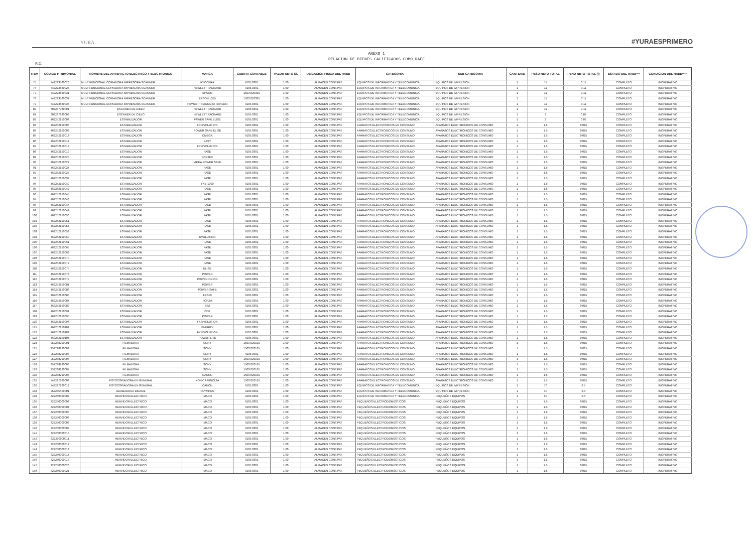YURA
#YURAESPRIMERO
ANEXO 1
RELACION DE BIENES CALIFICADOS COMO RAEE
R.D.
| ITEM | CODIGO PTRIMONIAL | NOMBRE DEL ARTEFACTO ELECTRICO Y ELECTRONICO | MARCA | CUENTA CONTABLE | VALOR NETO S/. | UBICACIÓN FISICA DEL RAEE | CATEGORIA | SUB CATEGORIA | CANTIDAD | PESO NETO TOTAL | PENO NETO TOTAL (t) | ESTADO DEL RAEE*** | CONDICION DEL RAEE**** |
| --- | --- | --- | --- | --- | --- | --- | --- | --- | --- | --- | --- | --- | --- |
| 75 | 742223580020 | MULTIFUNCIONAL COPIADORA IMPRESORA SCANNER | KYOCERA | 9105.0301 | 1.00 | ALMACEN CONT.PAT | EQUIPOS DE INFORMATICA Y TELECOMUNICA | EQUIPOS DE IMPRESIÓN | 1 | 11 | 0.11 | COMPLETO | INOPERATIVO |
| 76 | 742223580028 | MULTIFUNCIONAL COPIADORA IMPRESORA SCANNER | HEWLETT PACKARD | 9105.0301 | 1.00 | ALMACEN CONT.PAT | EQUIPOS DE INFORMATICA Y TELECOMUNICA | EQUIPOS DE IMPRESIÓN | 1 | 11 | 0.11 | COMPLETO | INOPERATIVO |
| 77 | 742223580031 | MULTIFUNCIONAL COPIADORA IMPRESORA SCANNER | EPSON | 1503.020301 | 1.00 | ALMACEN CONT.PAT | EQUIPOS DE INFORMATICA Y TELECOMUNICA | EQUIPOS DE IMPRESIÓN | 1 | 11 | 0.11 | COMPLETO | INOPERATIVO |
| 78 | 742223580034 | MULTIFUNCIONAL COPIADORA IMPRESORA SCANNER | EPSON L355 | 1503.020301 | 1.00 | ALMACEN CONT.PAT | EQUIPOS DE INFORMATICA Y TELECOMUNICA | EQUIPOS DE IMPRESIÓN | 1 | 11 | 0.11 | COMPLETO | INOPERATIVO |
| 79 | 742223580036 | MULTIFUNCIONAL COPIADORA IMPRESORA SCANNER | HEWLETT PACKARD PAVILON | 9105.0301 | 1.00 | ALMACEN CONT.PAT | EQUIPOS DE INFORMATICA Y TELECOMUNICA | EQUIPOS DE IMPRESIÓN | 1 | 11 | 0.11 | COMPLETO | INOPERATIVO |
| 80 | 602237980001 | ESCANER DE CIELO | HEWLETT PACKARD | 9105.0301 | 1.00 | ALMACEN CONT.PAT | EQUIPOS DE INFORMATICA Y TELECOMUNICA | EQUIPOS DE IMPRESIÓN | 1 | 11 | 0.11 | COMPLETO | INOPERATIVO |
| 81 | 602237980002 | ESCANER DE CIELO | HEWLETT PACKARD | 9105.0301 | 1.00 | ALMACEN CONT.PAT | EQUIPOS DE INFORMATICA Y TELECOMUNICA | EQUIPOS DE IMPRESIÓN | 1 | 2 | 0.02 | COMPLETO | INOPERATIVO |
| 82 | 462252150003 | ESTABILIZADOR | PAWER SAFE ELISE | 9105.0301 | 1.00 | ALMACEN CONT.PAT | EQUIPOS DE INFORMATICA Y TELECOMUNICA | EQUIPOS DE IMPRESIÓN | 1 | 2 | 0.02 | COMPLETO | INOPERATIVO |
| 83 | 462252150005 | ESTABILIZADOR | FX EVOLUTION | 9105.0301 | 1.00 | ALMACEN CONT.PAT | APARATOS ELECTRONICOS DE CONSUMO | APARATOS ELECTRONICOS DE CONSUMO | 1 | 1.5 | 0.015 | COMPLETO | INOPERATIVO |
| 84 | 462252150009 | ESTABILIZADOR | POWER SAFE ELISE | 9105.0301 | 1.00 | ALMACEN CONT.PAT | APARATOS ELECTRONICOS DE CONSUMO | APARATOS ELECTRONICOS DE CONSUMO | 1 | 1.5 | 0.015 | COMPLETO | INOPERATIVO |
| 85 | 462252150013 | ESTABILIZADOR | OMEGA | 9105.0301 | 1.00 | ALMACEN CONT.PAT | APARATOS ELECTRONICOS DE CONSUMO | APARATOS ELECTRONICOS DE CONSUMO | 1 | 1.5 | 0.015 | COMPLETO | INOPERATIVO |
| 86 | 462252150014 | ESTABILIZADOR | EASY | 9105.0301 | 1.00 | ALMACEN CONT.PAT | APARATOS ELECTRONICOS DE CONSUMO | APARATOS ELECTRONICOS DE CONSUMO | 1 | 1.5 | 0.015 | COMPLETO | INOPERATIVO |
| 87 | 462252150017 | ESTABILIZADOR | FX EVOLUTION | 9105.0301 | 1.00 | ALMACEN CONT.PAT | APARATOS ELECTRONICOS DE CONSUMO | APARATOS ELECTRONICOS DE CONSUMO | 1 | 1.5 | 0.015 | COMPLETO | INOPERATIVO |
| 88 | 462252150019 | ESTABILIZADOR | FASE | 9105.0301 | 1.00 | ALMACEN CONT.PAT | APARATOS ELECTRONICOS DE CONSUMO | APARATOS ELECTRONICOS DE CONSUMO | 1 | 1.5 | 0.015 | COMPLETO | INOPERATIVO |
| 89 | 462252150020 | ESTABILIZADOR | FORTEX | 9105.0301 | 1.00 | ALMACEN CONT.PAT | APARATOS ELECTRONICOS DE CONSUMO | APARATOS ELECTRONICOS DE CONSUMO | 1 | 1.5 | 0.015 | COMPLETO | INOPERATIVO |
| 90 | 462252150022 | ESTABILIZADOR | VIDEA POWER SAFE | 9105.0301 | 1.00 | ALMACEN CONT.PAT | APARATOS ELECTRONICOS DE CONSUMO | APARATOS ELECTRONICOS DE CONSUMO | 1 | 1.5 | 0.015 | COMPLETO | INOPERATIVO |
| 91 | 462252150024 | ESTABILIZADOR | FASE | 9105.0301 | 1.00 | ALMACEN CONT.PAT | APARATOS ELECTRONICOS DE CONSUMO | APARATOS ELECTRONICOS DE CONSUMO | 1 | 1.5 | 0.015 | COMPLETO | INOPERATIVO |
| 92 | 462252150025 | ESTABILIZADOR | FASE | 9105.0301 | 1.00 | ALMACEN CONT.PAT | APARATOS ELECTRONICOS DE CONSUMO | APARATOS ELECTRONICOS DE CONSUMO | 1 | 1.5 | 0.015 | COMPLETO | INOPERATIVO |
| 93 | 462252150037 | ESTABILIZADOR | FASE | 9105.0301 | 1.00 | ALMACEN CONT.PAT | APARATOS ELECTRONICOS DE CONSUMO | APARATOS ELECTRONICOS DE CONSUMO | 1 | 1.5 | 0.015 | COMPLETO | INOPERATIVO |
| 94 | 462252150040 | ESTABILIZADOR | FXE-1000 | 9105.0301 | 1.00 | ALMACEN CONT.PAT | APARATOS ELECTRONICOS DE CONSUMO | APARATOS ELECTRONICOS DE CONSUMO | 1 | 1.5 | 0.015 | COMPLETO | INOPERATIVO |
| 95 | 462252150042 | ESTABILIZADOR | FASE | 9105.0301 | 1.00 | ALMACEN CONT.PAT | APARATOS ELECTRONICOS DE CONSUMO | APARATOS ELECTRONICOS DE CONSUMO | 1 | 1.5 | 0.015 | COMPLETO | INOPERATIVO |
| 96 | 462252150045 | ESTABILIZADOR | FASE | 9105.0301 | 1.00 | ALMACEN CONT.PAT | APARATOS ELECTRONICOS DE CONSUMO | APARATOS ELECTRONICOS DE CONSUMO | 1 | 1.5 | 0.015 | COMPLETO | INOPERATIVO |
| 97 | 462252150046 | ESTABILIZADOR | FASE | 9105.0301 | 1.00 | ALMACEN CONT.PAT | APARATOS ELECTRONICOS DE CONSUMO | APARATOS ELECTRONICOS DE CONSUMO | 1 | 1.5 | 0.015 | COMPLETO | INOPERATIVO |
| 98 | 462252150047 | ESTABILIZADOR | FASE | 9105.0301 | 1.00 | ALMACEN CONT.PAT | APARATOS ELECTRONICOS DE CONSUMO | APARATOS ELECTRONICOS DE CONSUMO | 1 | 1.5 | 0.015 | COMPLETO | INOPERATIVO |
| 99 | 462252150049 | ESTABILIZADOR | FASE | 9105.0301 | 1.00 | ALMACEN CONT.PAT | APARATOS ELECTRONICOS DE CONSUMO | APARATOS ELECTRONICOS DE CONSUMO | 1 | 1.5 | 0.015 | COMPLETO | INOPERATIVO |
| 100 | 462252150050 | ESTABILIZADOR | FASE | 9105.0301 | 1.00 | ALMACEN CONT.PAT | APARATOS ELECTRONICOS DE CONSUMO | APARATOS ELECTRONICOS DE CONSUMO | 1 | 1.5 | 0.015 | COMPLETO | INOPERATIVO |
| 101 | 462252150051 | ESTABILIZADOR | FASE | 9105.0301 | 1.00 | ALMACEN CONT.PAT | APARATOS ELECTRONICOS DE CONSUMO | APARATOS ELECTRONICOS DE CONSUMO | 1 | 1.5 | 0.015 | COMPLETO | INOPERATIVO |
| 102 | 462252150054 | ESTABILIZADOR | FASE | 9105.0301 | 1.00 | ALMACEN CONT.PAT | APARATOS ELECTRONICOS DE CONSUMO | APARATOS ELECTRONICOS DE CONSUMO | 1 | 1.5 | 0.015 | COMPLETO | INOPERATIVO |
| 103 | 462252150059 | ESTABILIZADOR | FASE | 9105.0301 | 1.00 | ALMACEN CONT.PAT | APARATOS ELECTRONICOS DE CONSUMO | APARATOS ELECTRONICOS DE CONSUMO | 1 | 1.5 | 0.015 | COMPLETO | INOPERATIVO |
| 104 | 462252150060 | ESTABILIZADOR | EVOLUTION | 9105.0301 | 1.00 | ALMACEN CONT.PAT | APARATOS ELECTRONICOS DE CONSUMO | APARATOS ELECTRONICOS DE CONSUMO | 1 | 1.5 | 0.015 | COMPLETO | INOPERATIVO |
| 105 | 462252150061 | ESTABILIZADOR | FASE | 9105.0301 | 1.00 | ALMACEN CONT.PAT | APARATOS ELECTRONICOS DE CONSUMO | APARATOS ELECTRONICOS DE CONSUMO | 1 | 1.5 | 0.015 | COMPLETO | INOPERATIVO |
| 106 | 462252150065 | ESTABILIZADOR | FASE | 9105.0301 | 1.00 | ALMACEN CONT.PAT | APARATOS ELECTRONICOS DE CONSUMO | APARATOS ELECTRONICOS DE CONSUMO | 1 | 1.5 | 0.015 | COMPLETO | INOPERATIVO |
| 107 | 462252150069 | ESTABILIZADOR | FASE | 9105.0301 | 1.00 | ALMACEN CONT.PAT | APARATOS ELECTRONICOS DE CONSUMO | APARATOS ELECTRONICOS DE CONSUMO | 1 | 1.5 | 0.015 | COMPLETO | INOPERATIVO |
| 108 | 462252150070 | ESTABILIZADOR | FASE | 9105.0301 | 1.00 | ALMACEN CONT.PAT | APARATOS ELECTRONICOS DE CONSUMO | APARATOS ELECTRONICOS DE CONSUMO | 1 | 1.5 | 0.015 | COMPLETO | INOPERATIVO |
| 109 | 462252150072 | ESTABILIZADOR | FASE | 9105.0301 | 1.00 | ALMACEN CONT.PAT | APARATOS ELECTRONICOS DE CONSUMO | APARATOS ELECTRONICOS DE CONSUMO | 1 | 1.5 | 0.015 | COMPLETO | INOPERATIVO |
| 110 | 462252150075 | ESTABILIZADOR | ELISE | 9105.0301 | 1.00 | ALMACEN CONT.PAT | APARATOS ELECTRONICOS DE CONSUMO | APARATOS ELECTRONICOS DE CONSUMO | 1 | 1.5 | 0.015 | COMPLETO | INOPERATIVO |
| 111 | 462252150078 | ESTABILIZADOR | POWER | 9105.0301 | 1.00 | ALMACEN CONT.PAT | APARATOS ELECTRONICOS DE CONSUMO | APARATOS ELECTRONICOS DE CONSUMO | 1 | 1.5 | 0.015 | COMPLETO | INOPERATIVO |
| 112 | 462252150079 | ESTABILIZADOR | POWER ORION | 9105.0301 | 1.00 | ALMACEN CONT.PAT | APARATOS ELECTRONICOS DE CONSUMO | APARATOS ELECTRONICOS DE CONSUMO | 1 | 1.5 | 0.015 | COMPLETO | INOPERATIVO |
| 113 | 462252150081 | ESTABILIZADOR | POWER | 9105.0301 | 1.00 | ALMACEN CONT.PAT | APARATOS ELECTRONICOS DE CONSUMO | APARATOS ELECTRONICOS DE CONSUMO | 1 | 1.5 | 0.015 | COMPLETO | INOPERATIVO |
| 114 | 462252150083 | ESTABILIZADOR | POWER SAFE | 9105.0301 | 1.00 | ALMACEN CONT.PAT | APARATOS ELECTRONICOS DE CONSUMO | APARATOS ELECTRONICOS DE CONSUMO | 1 | 1.5 | 0.015 | COMPLETO | INOPERATIVO |
| 115 | 462252150085 | ESTABILIZADOR | FES10 | 9105.0301 | 1.00 | ALMACEN CONT.PAT | APARATOS ELECTRONICOS DE CONSUMO | APARATOS ELECTRONICOS DE CONSUMO | 1 | 1.5 | 0.015 | COMPLETO | INOPERATIVO |
| 116 | 462252150087 | ESTABILIZADOR | FORZA | 9105.0301 | 1.00 | ALMACEN CONT.PAT | APARATOS ELECTRONICOS DE CONSUMO | APARATOS ELECTRONICOS DE CONSUMO | 1 | 1.5 | 0.015 | COMPLETO | INOPERATIVO |
| 117 | 462252150089 | ESTABILIZADOR | S/M | 9105.0301 | 1.00 | ALMACEN CONT.PAT | APARATOS ELECTRONICOS DE CONSUMO | APARATOS ELECTRONICOS DE CONSUMO | 1 | 1.5 | 0.015 | COMPLETO | INOPERATIVO |
| 118 | 462252150091 | ESTABILIZADOR | CDP | 9105.0301 | 1.00 | ALMACEN CONT.PAT | APARATOS ELECTRONICOS DE CONSUMO | APARATOS ELECTRONICOS DE CONSUMO | 1 | 1.5 | 0.015 | COMPLETO | INOPERATIVO |
| 119 | 462252150095 | ESTABILIZADOR | POWER | 9105.0301 | 1.00 | ALMACEN CONT.PAT | APARATOS ELECTRONICOS DE CONSUMO | APARATOS ELECTRONICOS DE CONSUMO | 1 | 1.5 | 0.015 | COMPLETO | INOPERATIVO |
| 120 | 462252150096 | ESTABILIZADOR | FX EVOLUTION | 9105.0301 | 1.00 | ALMACEN CONT.PAT | APARATOS ELECTRONICOS DE CONSUMO | APARATOS ELECTRONICOS DE CONSUMO | 1 | 1.5 | 0.015 | COMPLETO | INOPERATIVO |
| 121 | 462252150101 | ESTABILIZADOR | ENERGY | 9105.0301 | 1.00 | ALMACEN CONT.PAT | APARATOS ELECTRONICOS DE CONSUMO | APARATOS ELECTRONICOS DE CONSUMO | 1 | 1.5 | 0.015 | COMPLETO | INOPERATIVO |
| 122 | 462252150103 | ESTABILIZADOR | FX EVOLUTION | 9105.0301 | 1.00 | ALMACEN CONT.PAT | APARATOS ELECTRONICOS DE CONSUMO | APARATOS ELECTRONICOS DE CONSUMO | 1 | 1.5 | 0.015 | COMPLETO | INOPERATIVO |
| 123 | 462252150104 | ESTABILIZADOR | POWER LITE | 9105.0301 | 1.00 | ALMACEN CONT.PAT | APARATOS ELECTRONICOS DE CONSUMO | APARATOS ELECTRONICOS DE CONSUMO | 1 | 1.5 | 0.015 | COMPLETO | INOPERATIVO |
| 124 | 952238290001 | FILMADORA | SONY | 1503.020101 | 1.00 | ALMACEN CONT.PAT | APARATOS ELECTRONICOS DE CONSUMO | APARATOS ELECTRONICOS DE CONSUMO | 1 | 1.5 | 0.015 | COMPLETO | INOPERATIVO |
| 125 | 952238290002 | FILMADORA | SONY | 1503.020101 | 1.00 | ALMACEN CONT.PAT | APARATOS ELECTRONICOS DE CONSUMO | APARATOS ELECTRONICOS DE CONSUMO | 1 | 1.5 | 0.015 | COMPLETO | INOPERATIVO |
| 126 | 952238290003 | FILMADORA | SONY | 9105.0301 | 1.00 | ALMACEN CONT.PAT | APARATOS ELECTRONICOS DE CONSUMO | APARATOS ELECTRONICOS DE CONSUMO | 1 | 1.5 | 0.015 | COMPLETO | INOPERATIVO |
| 127 | 952238290005 | FILMADORA | SONY | 1503.020101 | 1.00 | ALMACEN CONT.PAT | APARATOS ELECTRONICOS DE CONSUMO | APARATOS ELECTRONICOS DE CONSUMO | 1 | 1.5 | 0.015 | COMPLETO | INOPERATIVO |
| 128 | 952238290006 | FILMADORA | SONY | 1503.020101 | 1.00 | ALMACEN CONT.PAT | APARATOS ELECTRONICOS DE CONSUMO | APARATOS ELECTRONICOS DE CONSUMO | 1 | 1.5 | 0.015 | COMPLETO | INOPERATIVO |
| 129 | 952238290007 | FILMADORA | SONY | 1503.020101 | 1.00 | ALMACEN CONT.PAT | APARATOS ELECTRONICOS DE CONSUMO | APARATOS ELECTRONICOS DE CONSUMO | 1 | 1.5 | 0.015 | COMPLETO | INOPERATIVO |
| 130 | 952238290008 | FILMADORA | CANON | 1503.020101 | 1.00 | ALMACEN CONT.PAT | APARATOS ELECTRONICOS DE CONSUMO | APARATOS ELECTRONICOS DE CONSUMO | 1 | 1.5 | 0.015 | COMPLETO | INOPERATIVO |
| 131 | 742227260003 | FOTOCOPIADORA EN GENERAL | KONICA MINOLTA | 1503.020101 | 1.00 | ALMACEN CONT.PAT | APARATOS ELECTRONICOS DE CONSUMO | APARATOS ELECTRONICOS DE CONSUMO | 1 | 1.5 | 0.015 | COMPLETO | INOPERATIVO |
| 132 | 742227260012 | FOTOCOPIADORA EN GENERAL | CANON | 9105.0301 | 1.00 | ALMACEN CONT.PAT | EQUIPOS DE INFORMATICA Y TELECOMUNICA | EQUIPOS DE IMPRESIÓN | 1 | 70 | 0.7 | COMPLETO | INOPERATIVO |
| 133 | 952245650001 | GRABADORA DIGITAL | OLYMPUS | 9105.0301 | 1.00 | ALMACEN CONT.PAT | EQUIPOS DE INFORMATICA Y TELECOMUNICA | EQUIPOS DE IMPRESIÓN | 1 | 40 | 0.4 | COMPLETO | INOPERATIVO |
| 134 | 322250000002 | HERVIDOR ELECTRICO | IMACO | 9105.0301 | 1.00 | ALMACEN CONT.PAT | EQUIPOS DE INFORMATICA Y TELECOMUNICA | PEQUEÑOS EQUIPOS | 1 | 60 | 0.6 | COMPLETO | INOPERATIVO |
| 135 | 322250000003 | HERVIDOR ELECTRICO | IMACO | 9105.0301 | 1.00 | ALMACEN CONT.PAT | PEQUEÑOS ELECTRODOMÉSTICOS | PEQUEÑOS EQUIPOS | 1 | 1.5 | 0.015 | COMPLETO | INOPERATIVO |
| 136 | 322250000004 | HERVIDOR ELECTRICO | IMACO | 9105.0301 | 1.00 | ALMACEN CONT.PAT | PEQUEÑOS ELECTRODOMÉSTICOS | PEQUEÑOS EQUIPOS | 1 | 1.5 | 0.015 | COMPLETO | INOPERATIVO |
| 137 | 322250000005 | HERVIDOR ELECTRICO | IMACO | 9105.0301 | 1.00 | ALMACEN CONT.PAT | PEQUEÑOS ELECTRODOMÉSTICOS | PEQUEÑOS EQUIPOS | 1 | 1.5 | 0.015 | COMPLETO | INOPERATIVO |
| 138 | 322250000006 | HERVIDOR ELECTRICO | IMACO | 9105.0301 | 1.00 | ALMACEN CONT.PAT | PEQUEÑOS ELECTRODOMÉSTICOS | PEQUEÑOS EQUIPOS | 1 | 1.5 | 0.015 | COMPLETO | INOPERATIVO |
| 139 | 322250000008 | HERVIDOR ELECTRICO | IMACO | 9105.0301 | 1.00 | ALMACEN CONT.PAT | PEQUEÑOS ELECTRODOMÉSTICOS | PEQUEÑOS EQUIPOS | 1 | 1.5 | 0.015 | COMPLETO | INOPERATIVO |
| 140 | 322250000009 | HERVIDOR ELECTRICO | IMACO | 9105.0301 | 1.00 | ALMACEN CONT.PAT | PEQUEÑOS ELECTRODOMÉSTICOS | PEQUEÑOS EQUIPOS | 1 | 1.5 | 0.015 | COMPLETO | INOPERATIVO |
| 141 | 322250000010 | HERVIDOR ELECTRICO | IMACO | 9105.0301 | 1.00 | ALMACEN CONT.PAT | PEQUEÑOS ELECTRODOMÉSTICOS | PEQUEÑOS EQUIPOS | 1 | 1.5 | 0.015 | COMPLETO | INOPERATIVO |
| 142 | 322250000011 | HERVIDOR ELECTRICO | IMACO | 9105.0301 | 1.00 | ALMACEN CONT.PAT | PEQUEÑOS ELECTRODOMÉSTICOS | PEQUEÑOS EQUIPOS | 1 | 1.5 | 0.015 | COMPLETO | INOPERATIVO |
| 143 | 322250000012 | HERVIDOR ELECTRICO | IMACO | 9105.0301 | 1.00 | ALMACEN CONT.PAT | PEQUEÑOS ELECTRODOMÉSTICOS | PEQUEÑOS EQUIPOS | 1 | 1.5 | 0.015 | COMPLETO | INOPERATIVO |
| 144 | 322250000013 | HERVIDOR ELECTRICO | IMACO | 9105.0301 | 1.00 | ALMACEN CONT.PAT | PEQUEÑOS ELECTRODOMÉSTICOS | PEQUEÑOS EQUIPOS | 1 | 1.5 | 0.015 | COMPLETO | INOPERATIVO |
| 145 | 322250000014 | HERVIDOR ELECTRICO | IMACO | 9105.0301 | 1.00 | ALMACEN CONT.PAT | PEQUEÑOS ELECTRODOMÉSTICOS | PEQUEÑOS EQUIPOS | 1 | 1.5 | 0.015 | COMPLETO | INOPERATIVO |
| 146 | 322250000015 | HERVIDOR ELECTRICO | IMACO | 9105.0301 | 1.00 | ALMACEN CONT.PAT | PEQUEÑOS ELECTRODOMÉSTICOS | PEQUEÑOS EQUIPOS | 1 | 1.5 | 0.015 | COMPLETO | INOPERATIVO |
| 147 | 322250000020 | HERVIDOR ELECTRICO | IMACO | 9105.0301 | 1.00 | ALMACEN CONT.PAT | PEQUEÑOS ELECTRODOMÉSTICOS | PEQUEÑOS EQUIPOS | 1 | 1.5 | 0.015 | COMPLETO | INOPERATIVO |
| 148 | 322250000021 | HERVIDOR ELECTRICO | IMACO | 9105.0301 | 1.00 | ALMACEN CONT.PAT | PEQUEÑOS ELECTRODOMÉSTICOS | PEQUEÑOS EQUIPOS | 1 | 1.5 | 0.015 | COMPLETO | INOPERATIVO |